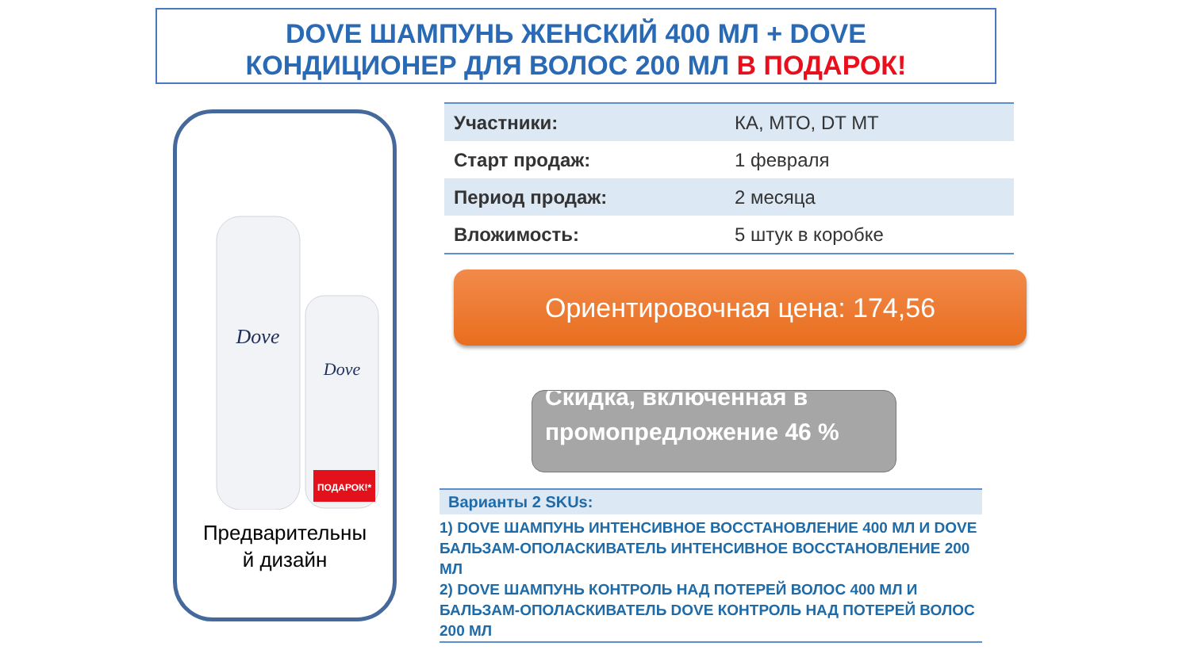DOVE ШАМПУНЬ ЖЕНСКИЙ 400 МЛ + DOVE
КОНДИЦИОНЕР ДЛЯ ВОЛОС 200 МЛ В ПОДАРОК!
Dove
Dove
ПОДАРОК!*
Предварительны
й дизайн
| Участники: | КА, МТО, DT MT |
| Старт продаж: | 1 февраля |
| Период продаж: | 2 месяца |
| Вложимость: | 5 штук в коробке |
Ориентировочная цена: 174,56
Скидка, включенная в промопредложение 46 %
Варианты 2 SKUs:
1) DOVE ШАМПУНЬ ИНТЕНСИВНОЕ ВОССТАНОВЛЕНИЕ 400 МЛ И DOVE БАЛЬЗАМ-ОПОЛАСКИВАТЕЛЬ ИНТЕНСИВНОЕ ВОССТАНОВЛЕНИЕ 200 МЛ
2) DOVE ШАМПУНЬ КОНТРОЛЬ НАД ПОТЕРЕЙ ВОЛОС 400 МЛ И БАЛЬЗАМ-ОПОЛАСКИВАТЕЛЬ DOVE КОНТРОЛЬ НАД ПОТЕРЕЙ ВОЛОС 200 МЛ